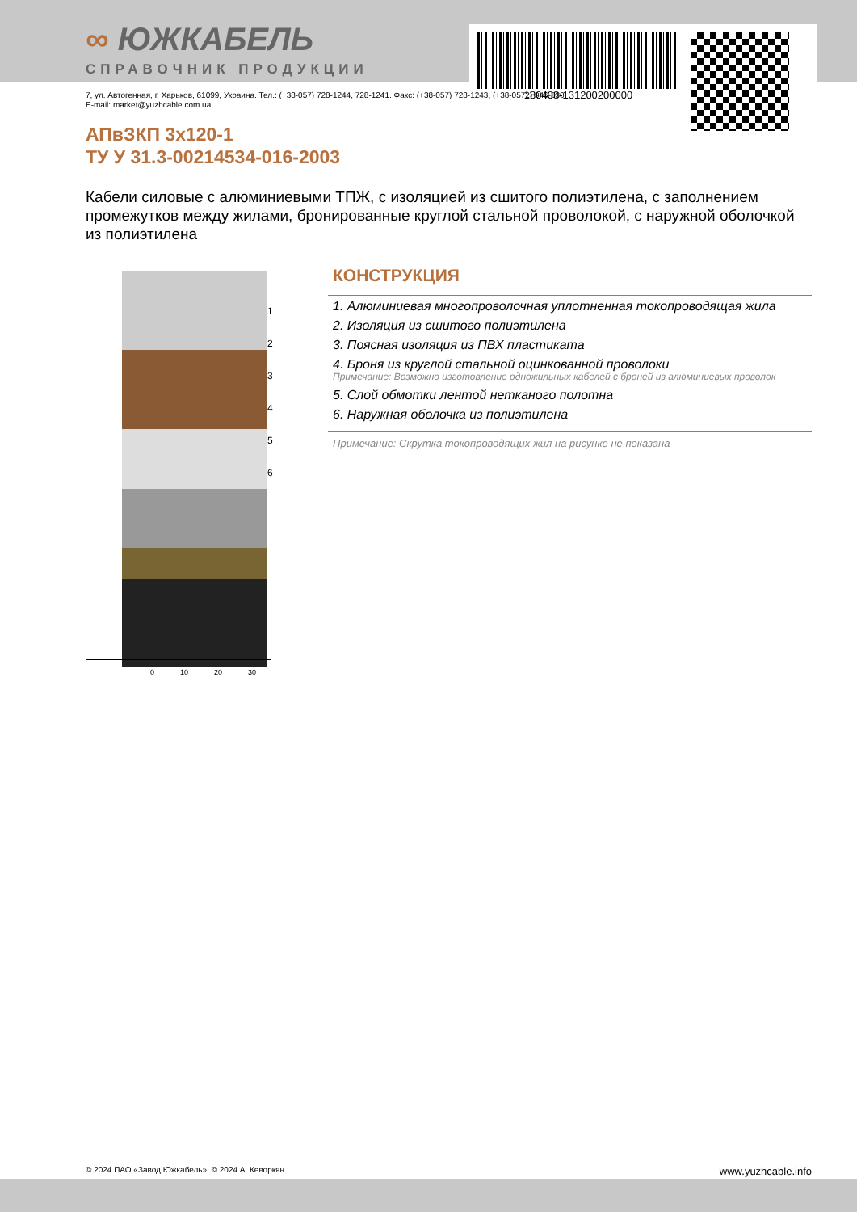180408-131200200000
∞ ЮЖКАБЕЛЬ
СПРАВОЧНИК ПРОДУКЦИИ
7, ул. Автогенная, г. Харьков, 61099, Украина. Тел.: (+38-057) 728-1244, 728-1241. Факс: (+38-057) 728-1243, (+38-0572) 946-830
E-mail: market@yuzhcable.com.ua
АПвЗКП 3х120-1
ТУ У 31.3-00214534-016-2003
Кабели силовые с алюминиевыми ТПЖ, с изоляцией из сшитого полиэтилена, с заполнением промежутков между жилами, бронированные круглой стальной проволокой, с наружной оболочкой из полиэтилена
1
2
3
4
5
6
0 10 20 30
КОНСТРУКЦИЯ
1. Алюминиевая многопроволочная уплотненная токопроводящая жила
2. Изоляция из сшитого полиэтилена
3. Поясная изоляция из ПВХ пластиката
4. Броня из круглой стальной оцинкованной проволоки
Примечание: Возможно изготовление одножильных кабелей с броней из алюминиевых проволок
5. Слой обмотки лентой нетканого полотна
6. Наружная оболочка из полиэтилена
Примечание: Скрутка токопроводящих жил на рисунке не показана
© 2024 ПАО «Завод Южкабель». © 2024 А. Кеворкян www.yuzhcable.info